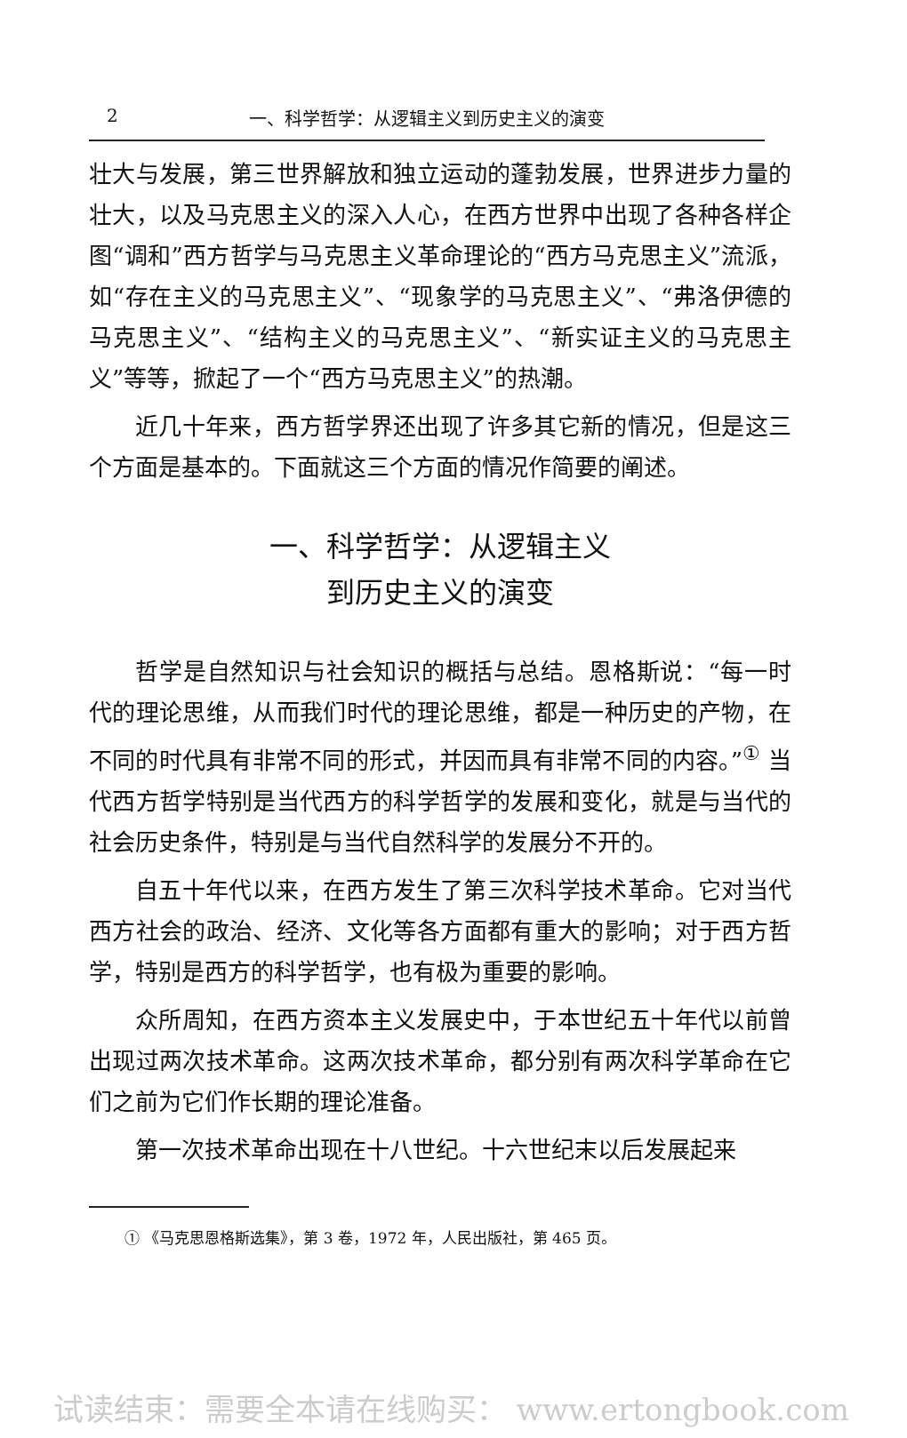2 一、科学哲学：从逻辑主义到历史主义的演变
壮大与发展，第三世界解放和独立运动的蓬勃发展，世界进步力量的壮大，以及马克思主义的深入人心，在西方世界中出现了各种各样企图“调和”西方哲学与马克思主义革命理论的“西方马克思主义”流派，如“存在主义的马克思主义”、“现象学的马克思主义”、“弗洛伊德的马克思主义”、“结构主义的马克思主义”、“新实证主义的马克思主义”等等，掀起了一个“西方马克思主义”的热潮。
近几十年来，西方哲学界还出现了许多其它新的情况，但是这三个方面是基本的。下面就这三个方面的情况作简要的阐述。
一、科学哲学：从逻辑主义
到历史主义的演变
哲学是自然知识与社会知识的概括与总结。恩格斯说：“每一时代的理论思维，从而我们时代的理论思维，都是一种历史的产物，在不同的时代具有非常不同的形式，并因而具有非常不同的内容。”<sup>①</sup> 当代西方哲学特别是当代西方的科学哲学的发展和变化，就是与当代的社会历史条件，特别是与当代自然科学的发展分不开的。
自五十年代以来，在西方发生了第三次科学技术革命。它对当代西方社会的政治、经济、文化等各方面都有重大的影响；对于西方哲学，特别是西方的科学哲学，也有极为重要的影响。
众所周知，在西方资本主义发展史中，于本世纪五十年代以前曾出现过两次技术革命。这两次技术革命，都分别有两次科学革命在它们之前为它们作长期的理论准备。
第一次技术革命出现在十八世纪。十六世纪末以后发展起来
① 《马克思恩格斯选集》，第 3 卷，1972 年，人民出版社，第 465 页。
试读结束：需要全本请在线购买： www.ertongbook.com